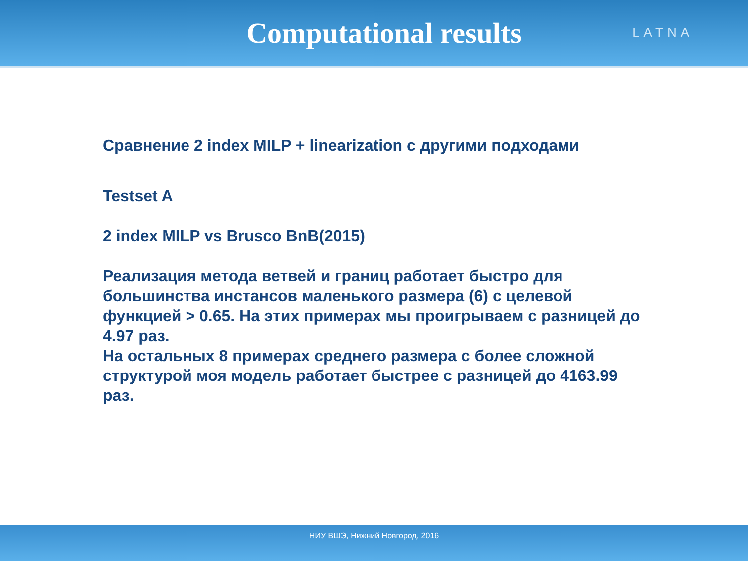Computational results
LATNA
Сравнение 2 index MILP + linearization с другими подходами
Testset A
2 index MILP vs Brusco BnB(2015)
Реализация метода ветвей и границ работает быстро для большинства инстансов маленького размера (6) с целевой функцией > 0.65. На этих примерах мы проигрываем с разницей до 4.97 раз.
На остальных 8 примерах среднего размера с более сложной структурой моя модель работает быстрее с разницей до 4163.99 раз.
НИУ ВШЭ, Нижний Новгород, 2016